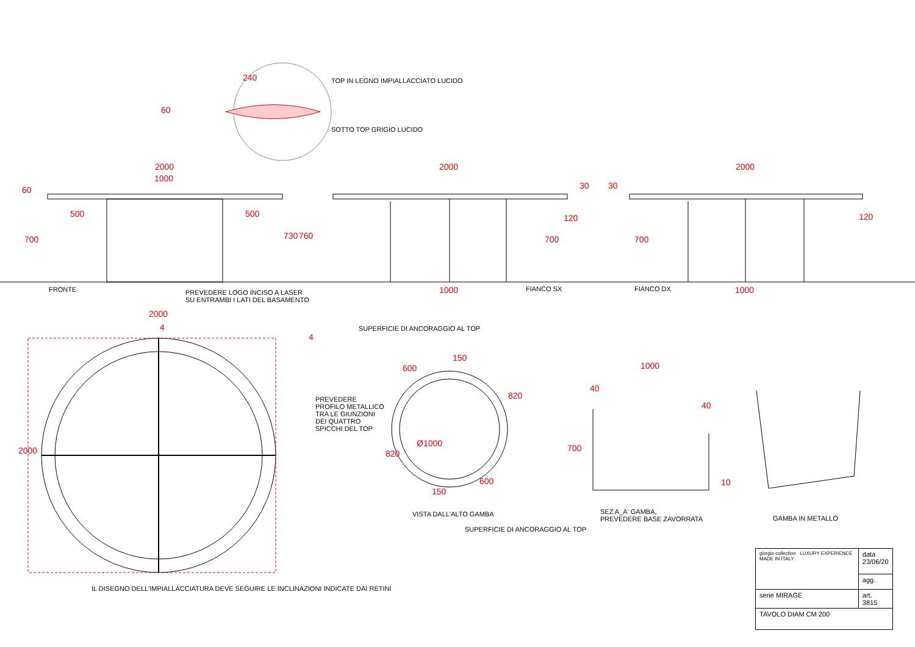240
TOP IN LEGNO IMPIALLACCIATO LUCIDO
60
SOTTO TOP GRIGIO LUCIDO
2000
1000
2000 2000
60 30 30
500 500 120 120
700 730 760 700 700
FRONTE
PREVEDERE LOGO INCISO A LASER
SU ENTRAMBI I LATI DEL BASAMENTO
1000 FIANCO SX FIANCO DX 1000
2000
4
4
SUPERFICIE DI ANCORAGGIO AL TOP
600
150
820
PREVEDERE
PROFILO METALLICO
TRA LE GIUNZIONI
DEI QUATTRO
SPICCHI DEL TOP
1000
40
40
2000
Ø1000
820
700
600 10
150
VISTA DALL'ALTO GAMBA
SEZ A_A' GAMBA,
PREVEDERE BASE ZAVORRATA
GAMBA IN METALLO
SUPERFICIE DI ANCORAGGIO AL TOP
IL DISEGNO DELL'IMPIALLACCIATURA DEVE SEGUIRE LE INCLINAZIONI INDICATE DAI RETINI
| giorgio collection LUXURY EXPERIENCE MADE IN ITALY | data 23/06/20 |
| | agg. |
| serie MIRAGE | art. 3815 |
| TAVOLO DIAM CM 200 | |